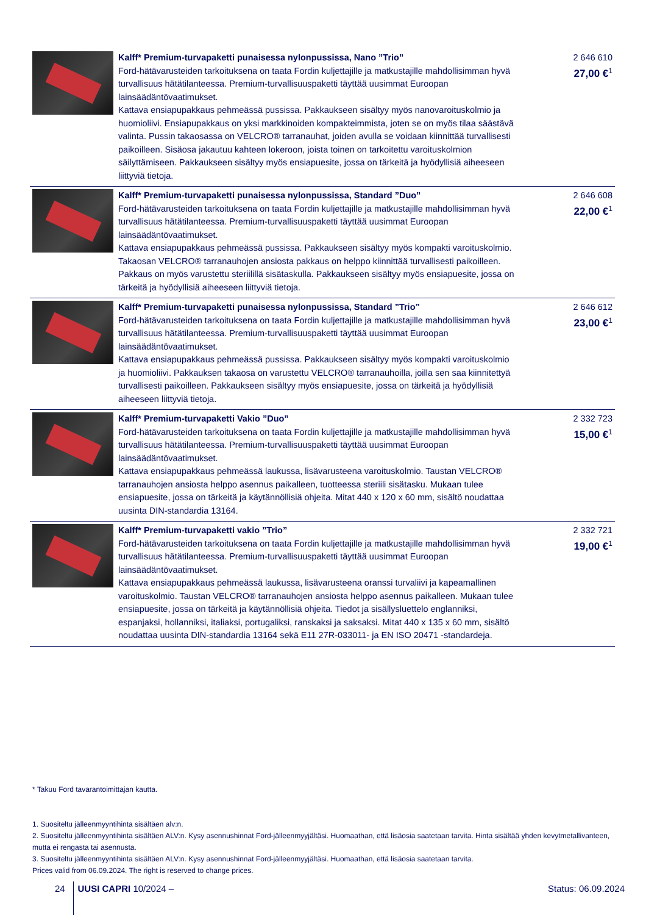| | Kalff* Premium-turvapaketti punaisessa nylonpussissa, Nano ”Trio” Ford-hätävarusteiden tarkoituksena on taata Fordin kuljettajille ja matkustajille mahdollisimman hyvä turvallisuus hätätilanteessa. Premium-turvallisuuspaketti täyttää uusimmat Euroopan lainsäädäntövaatimukset. Kattava ensiapupakkaus pehmeässä pussissa. Pakkaukseen sisältyy myös nanovaroituskolmio ja huomioliivi. Ensiapupakkaus on yksi markkinoiden kompakteimmista, joten se on myös tilaa säästävä valinta. Pussin takaosassa on VELCRO® tarranauhat, joiden avulla se voidaan kiinnittää turvallisesti paikoilleen. Sisäosa jakautuu kahteen lokeroon, joista toinen on tarkoitettu varoituskolmion säilyttämiseen. Pakkaukseen sisältyy myös ensiapuesite, jossa on tärkeitä ja hyödyllisiä aiheeseen liittyviä tietoja. | 2 646 610 27,00 €<sup>1</sup> |
| | Kalff* Premium-turvapaketti punaisessa nylonpussissa, Standard ”Duo” Ford-hätävarusteiden tarkoituksena on taata Fordin kuljettajille ja matkustajille mahdollisimman hyvä turvallisuus hätätilanteessa. Premium-turvallisuuspaketti täyttää uusimmat Euroopan lainsäädäntövaatimukset. Kattava ensiapupakkaus pehmeässä pussissa. Pakkaukseen sisältyy myös kompakti varoituskolmio. Takaosan VELCRO® tarranauhojen ansiosta pakkaus on helppo kiinnittää turvallisesti paikoilleen. Pakkaus on myös varustettu steriilillä sisätaskulla. Pakkaukseen sisältyy myös ensiapuesite, jossa on tärkeitä ja hyödyllisiä aiheeseen liittyviä tietoja. | 2 646 608 22,00 €<sup>1</sup> |
| | Kalff* Premium-turvapaketti punaisessa nylonpussissa, Standard ”Trio” Ford-hätävarusteiden tarkoituksena on taata Fordin kuljettajille ja matkustajille mahdollisimman hyvä turvallisuus hätätilanteessa. Premium-turvallisuuspaketti täyttää uusimmat Euroopan lainsäädäntövaatimukset. Kattava ensiapupakkaus pehmeässä pussissa. Pakkaukseen sisältyy myös kompakti varoituskolmio ja huomioliivi. Pakkauksen takaosa on varustettu VELCRO® tarranauhoilla, joilla sen saa kiinnitettyä turvallisesti paikoilleen. Pakkaukseen sisältyy myös ensiapuesite, jossa on tärkeitä ja hyödyllisiä aiheeseen liittyviä tietoja. | 2 646 612 23,00 €<sup>1</sup> |
| | Kalff* Premium-turvapaketti Vakio ”Duo” Ford-hätävarusteiden tarkoituksena on taata Fordin kuljettajille ja matkustajille mahdollisimman hyvä turvallisuus hätätilanteessa. Premium-turvallisuuspaketti täyttää uusimmat Euroopan lainsäädäntövaatimukset. Kattava ensiapupakkaus pehmeässä laukussa, lisävarusteena varoituskolmio. Taustan VELCRO® tarranauhojen ansiosta helppo asennus paikalleen, tuotteessa steriili sisätasku. Mukaan tulee ensiapuesite, jossa on tärkeitä ja käytännöllisiä ohjeita. Mitat 440 x 120 x 60 mm, sisältö noudattaa uusinta DIN-standardia 13164. | 2 332 723 15,00 €<sup>1</sup> |
| | Kalff* Premium-turvapaketti vakio ”Trio” Ford-hätävarusteiden tarkoituksena on taata Fordin kuljettajille ja matkustajille mahdollisimman hyvä turvallisuus hätätilanteessa. Premium-turvallisuuspaketti täyttää uusimmat Euroopan lainsäädäntövaatimukset. Kattava ensiapupakkaus pehmeässä laukussa, lisävarusteena oranssi turvaliivi ja kapeamallinen varoituskolmio. Taustan VELCRO® tarranauhojen ansiosta helppo asennus paikalleen. Mukaan tulee ensiapuesite, jossa on tärkeitä ja käytännöllisiä ohjeita. Tiedot ja sisällysluettelo englanniksi, espanjaksi, hollanniksi, italiaksi, portugaliksi, ranskaksi ja saksaksi. Mitat 440 x 135 x 60 mm, sisältö noudattaa uusinta DIN-standardia 13164 sekä E11 27R-033011- ja EN ISO 20471 -standardeja. | 2 332 721 19,00 €<sup>1</sup> |
* Takuu Ford tavarantoimittajan kautta.
1. Suositeltu jälleenmyyntihinta sisältäen alv:n.
2. Suositeltu jälleenmyyntihinta sisältäen ALV:n. Kysy asennushinnat Ford-jälleenmyyjältäsi. Huomaathan, että lisäosia saatetaan tarvita. Hinta sisältää yhden kevytmetallivanteen, mutta ei rengasta tai asennusta.
3. Suositeltu jälleenmyyntihinta sisältäen ALV:n. Kysy asennushinnat Ford-jälleenmyyjältäsi. Huomaathan, että lisäosia saatetaan tarvita.
Prices valid from 06.09.2024. The right is reserved to change prices.
24 UUSI CAPRI 10/2024 – Status: 06.09.2024